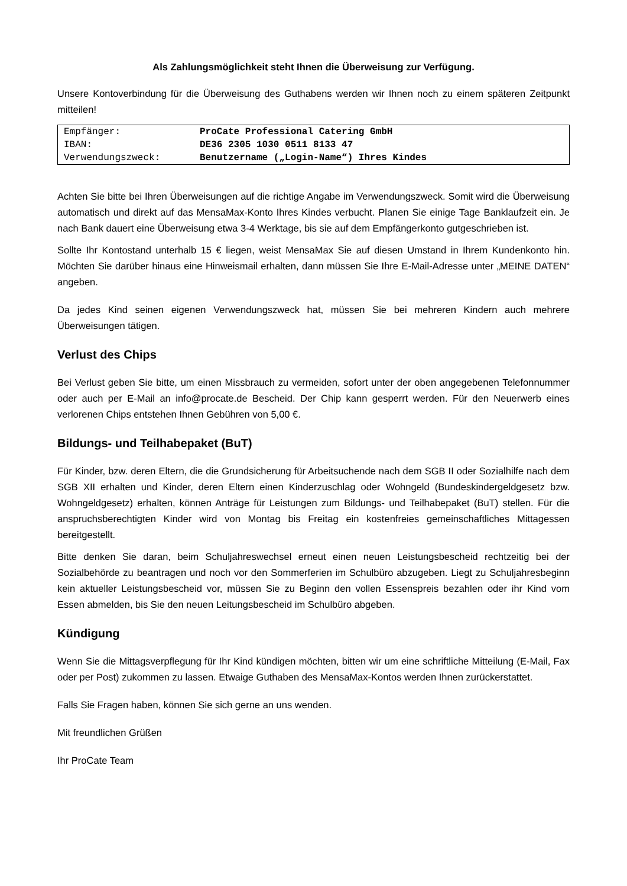Als Zahlungsmöglichkeit steht Ihnen die Überweisung zur Verfügung.
Unsere Kontoverbindung für die Überweisung des Guthabens werden wir Ihnen noch zu einem späteren Zeitpunkt mitteilen!
| Empfänger: | ProCate Professional Catering GmbH |
| IBAN: | DE36 2305 1030 0511 8133 47 |
| Verwendungszweck: | Benutzername („Login-Name“) Ihres Kindes |
Achten Sie bitte bei Ihren Überweisungen auf die richtige Angabe im Verwendungszweck. Somit wird die Überweisung automatisch und direkt auf das MensaMax-Konto Ihres Kindes verbucht. Planen Sie einige Tage Banklaufzeit ein. Je nach Bank dauert eine Überweisung etwa 3-4 Werktage, bis sie auf dem Empfängerkonto gutgeschrieben ist.
Sollte Ihr Kontostand unterhalb 15 € liegen, weist MensaMax Sie auf diesen Umstand in Ihrem Kundenkonto hin. Möchten Sie darüber hinaus eine Hinweismail erhalten, dann müssen Sie Ihre E-Mail-Adresse unter „MEINE DATEN“ angeben.
Da jedes Kind seinen eigenen Verwendungszweck hat, müssen Sie bei mehreren Kindern auch mehrere Überweisungen tätigen.
Verlust des Chips
Bei Verlust geben Sie bitte, um einen Missbrauch zu vermeiden, sofort unter der oben angegebenen Telefonnummer oder auch per E-Mail an info@procate.de Bescheid. Der Chip kann gesperrt werden. Für den Neuerwerb eines verlorenen Chips entstehen Ihnen Gebühren von 5,00 €.
Bildungs- und Teilhabepaket (BuT)
Für Kinder, bzw. deren Eltern, die die Grundsicherung für Arbeitsuchende nach dem SGB II oder Sozialhilfe nach dem SGB XII erhalten und Kinder, deren Eltern einen Kinderzuschlag oder Wohngeld (Bundeskindergeldgesetz bzw. Wohngeldgesetz) erhalten, können Anträge für Leistungen zum Bildungs- und Teilhabepaket (BuT) stellen. Für die anspruchsberechtigten Kinder wird von Montag bis Freitag ein kostenfreies gemeinschaftliches Mittagessen bereitgestellt.
Bitte denken Sie daran, beim Schuljahreswechsel erneut einen neuen Leistungsbescheid rechtzeitig bei der Sozialbehörde zu beantragen und noch vor den Sommerferien im Schulbüro abzugeben. Liegt zu Schuljahresbeginn kein aktueller Leistungsbescheid vor, müssen Sie zu Beginn den vollen Essenspreis bezahlen oder ihr Kind vom Essen abmelden, bis Sie den neuen Leitungsbescheid im Schulbüro abgeben.
Kündigung
Wenn Sie die Mittagsverpflegung für Ihr Kind kündigen möchten, bitten wir um eine schriftliche Mitteilung (E-Mail, Fax oder per Post) zukommen zu lassen. Etwaige Guthaben des MensaMax-Kontos werden Ihnen zurückerstattet.
Falls Sie Fragen haben, können Sie sich gerne an uns wenden.
Mit freundlichen Grüßen
Ihr ProCate Team